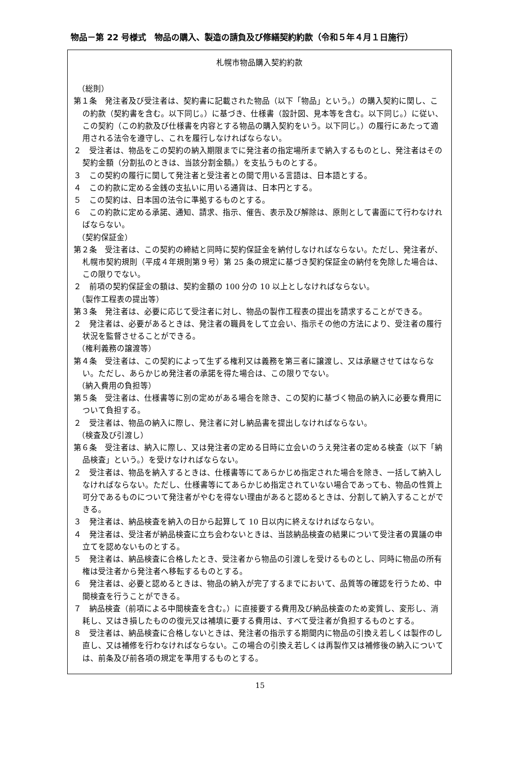物品－第 22 号様式　物品の購入、製造の請負及び修繕契約約款（令和５年４月１日施行）
札幌市物品購入契約約款
（総則）
第１条　発注者及び受注者は、契約書に記載された物品（以下「物品」という。）の購入契約に関し、この約款（契約書を含む。以下同じ。）に基づき、仕様書（設計図、見本等を含む。以下同じ。）に従い、この契約（この約款及び仕様書を内容とする物品の購入契約をいう。以下同じ。）の履行にあたって適用される法令を遵守し、これを履行しなければならない。
２　受注者は、物品をこの契約の納入期限までに発注者の指定場所まで納入するものとし、発注者はその契約金額（分割払のときは、当該分割金額。）を支払うものとする。
３　この契約の履行に関して発注者と受注者との間で用いる言語は、日本語とする。
４　この約款に定める金銭の支払いに用いる通貨は、日本円とする。
５　この契約は、日本国の法令に準拠するものとする。
６　この約款に定める承諾、通知、請求、指示、催告、表示及び解除は、原則として書面にて行わなければならない。
（契約保証金）
第２条　受注者は、この契約の締結と同時に契約保証金を納付しなければならない。ただし、発注者が、札幌市契約規則（平成４年規則第９号）第 25 条の規定に基づき契約保証金の納付を免除した場合は、この限りでない。
２　前項の契約保証金の額は、契約金額の 100 分の 10 以上としなければならない。
（製作工程表の提出等）
第３条　発注者は、必要に応じて受注者に対し、物品の製作工程表の提出を請求することができる。
２　発注者は、必要があるときは、発注者の職員をして立会い、指示その他の方法により、受注者の履行状況を監督させることができる。
（権利義務の譲渡等）
第４条　受注者は、この契約によって生ずる権利又は義務を第三者に譲渡し、又は承継させてはならない。ただし、あらかじめ発注者の承諾を得た場合は、この限りでない。
（納入費用の負担等）
第５条　受注者は、仕様書等に別の定めがある場合を除き、この契約に基づく物品の納入に必要な費用について負担する。
２　受注者は、物品の納入に際し、発注者に対し納品書を提出しなければならない。
（検査及び引渡し）
第６条　受注者は、納入に際し、又は発注者の定める日時に立会いのうえ発注者の定める検査（以下「納品検査」という。）を受けなければならない。
２　受注者は、物品を納入するときは、仕様書等にてあらかじめ指定された場合を除き、一括して納入しなければならない。ただし、仕様書等にてあらかじめ指定されていない場合であっても、物品の性質上可分であるものについて発注者がやむを得ない理由があると認めるときは、分割して納入することができる。
３　発注者は、納品検査を納入の日から起算して 10 日以内に終えなければならない。
４　発注者は、受注者が納品検査に立ち会わないときは、当該納品検査の結果について受注者の異議の申立てを認めないものとする。
５　発注者は、納品検査に合格したとき、受注者から物品の引渡しを受けるものとし、同時に物品の所有権は受注者から発注者へ移転するものとする。
６　発注者は、必要と認めるときは、物品の納入が完了するまでにおいて、品質等の確認を行うため、中間検査を行うことができる。
７　納品検査（前項による中間検査を含む。）に直接要する費用及び納品検査のため変質し、変形し、消耗し、又はき損したものの復元又は補填に要する費用は、すべて受注者が負担するものとする。
８　受注者は、納品検査に合格しないときは、発注者の指示する期間内に物品の引換え若しくは製作のし直し、又は補修を行わなければならない。この場合の引換え若しくは再製作又は補修後の納入については、前条及び前各項の規定を準用するものとする。
15